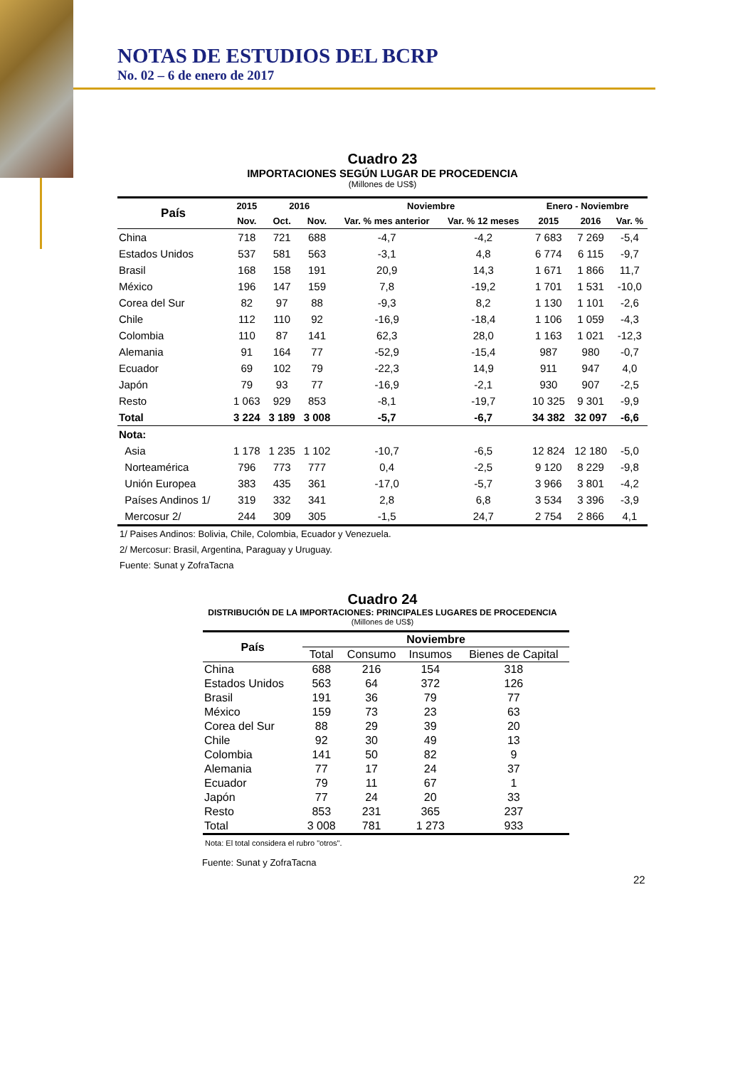NOTAS DE ESTUDIOS DEL BCRP
No. 02 – 6 de enero de 2017
Cuadro 23
IMPORTACIONES SEGÚN LUGAR DE PROCEDENCIA
(Millones de US$)
| País | 2015 | 2016 | | Noviembre | | Enero - Noviembre | | |
| --- | --- | --- | --- | --- | --- | --- | --- | --- |
| | Nov. | Oct. | Nov. | Var. % mes anterior | Var. % 12 meses | 2015 | 2016 | Var. % |
| China | 718 | 721 | 688 | -4,7 | -4,2 | 7 683 | 7 269 | -5,4 |
| Estados Unidos | 537 | 581 | 563 | -3,1 | 4,8 | 6 774 | 6 115 | -9,7 |
| Brasil | 168 | 158 | 191 | 20,9 | 14,3 | 1 671 | 1 866 | 11,7 |
| México | 196 | 147 | 159 | 7,8 | -19,2 | 1 701 | 1 531 | -10,0 |
| Corea del Sur | 82 | 97 | 88 | -9,3 | 8,2 | 1 130 | 1 101 | -2,6 |
| Chile | 112 | 110 | 92 | -16,9 | -18,4 | 1 106 | 1 059 | -4,3 |
| Colombia | 110 | 87 | 141 | 62,3 | 28,0 | 1 163 | 1 021 | -12,3 |
| Alemania | 91 | 164 | 77 | -52,9 | -15,4 | 987 | 980 | -0,7 |
| Ecuador | 69 | 102 | 79 | -22,3 | 14,9 | 911 | 947 | 4,0 |
| Japón | 79 | 93 | 77 | -16,9 | -2,1 | 930 | 907 | -2,5 |
| Resto | 1 063 | 929 | 853 | -8,1 | -19,7 | 10 325 | 9 301 | -9,9 |
| Total | 3 224 | 3 189 | 3 008 | -5,7 | -6,7 | 34 382 | 32 097 | -6,6 |
| Nota: | | | | | | | | |
| Asia | 1 178 | 1 235 | 1 102 | -10,7 | -6,5 | 12 824 | 12 180 | -5,0 |
| Norteamérica | 796 | 773 | 777 | 0,4 | -2,5 | 9 120 | 8 229 | -9,8 |
| Unión Europea | 383 | 435 | 361 | -17,0 | -5,7 | 3 966 | 3 801 | -4,2 |
| Países Andinos 1/ | 319 | 332 | 341 | 2,8 | 6,8 | 3 534 | 3 396 | -3,9 |
| Mercosur 2/ | 244 | 309 | 305 | -1,5 | 24,7 | 2 754 | 2 866 | 4,1 |
1/ Paises Andinos: Bolivia, Chile, Colombia, Ecuador y Venezuela.
2/ Mercosur: Brasil, Argentina, Paraguay y Uruguay.
Fuente: Sunat y ZofraTacna
Cuadro 24
DISTRIBUCIÓN DE LA IMPORTACIONES: PRINCIPALES LUGARES DE PROCEDENCIA
(Millones de US$)
| País | Noviembre | | | |
| --- | --- | --- | --- | --- |
| | Total | Consumo | Insumos | Bienes de Capital |
| China | 688 | 216 | 154 | 318 |
| Estados Unidos | 563 | 64 | 372 | 126 |
| Brasil | 191 | 36 | 79 | 77 |
| México | 159 | 73 | 23 | 63 |
| Corea del Sur | 88 | 29 | 39 | 20 |
| Chile | 92 | 30 | 49 | 13 |
| Colombia | 141 | 50 | 82 | 9 |
| Alemania | 77 | 17 | 24 | 37 |
| Ecuador | 79 | 11 | 67 | 1 |
| Japón | 77 | 24 | 20 | 33 |
| Resto | 853 | 231 | 365 | 237 |
| Total | 3 008 | 781 | 1 273 | 933 |
Nota: El total considera el rubro "otros".
Fuente: Sunat y ZofraTacna
22